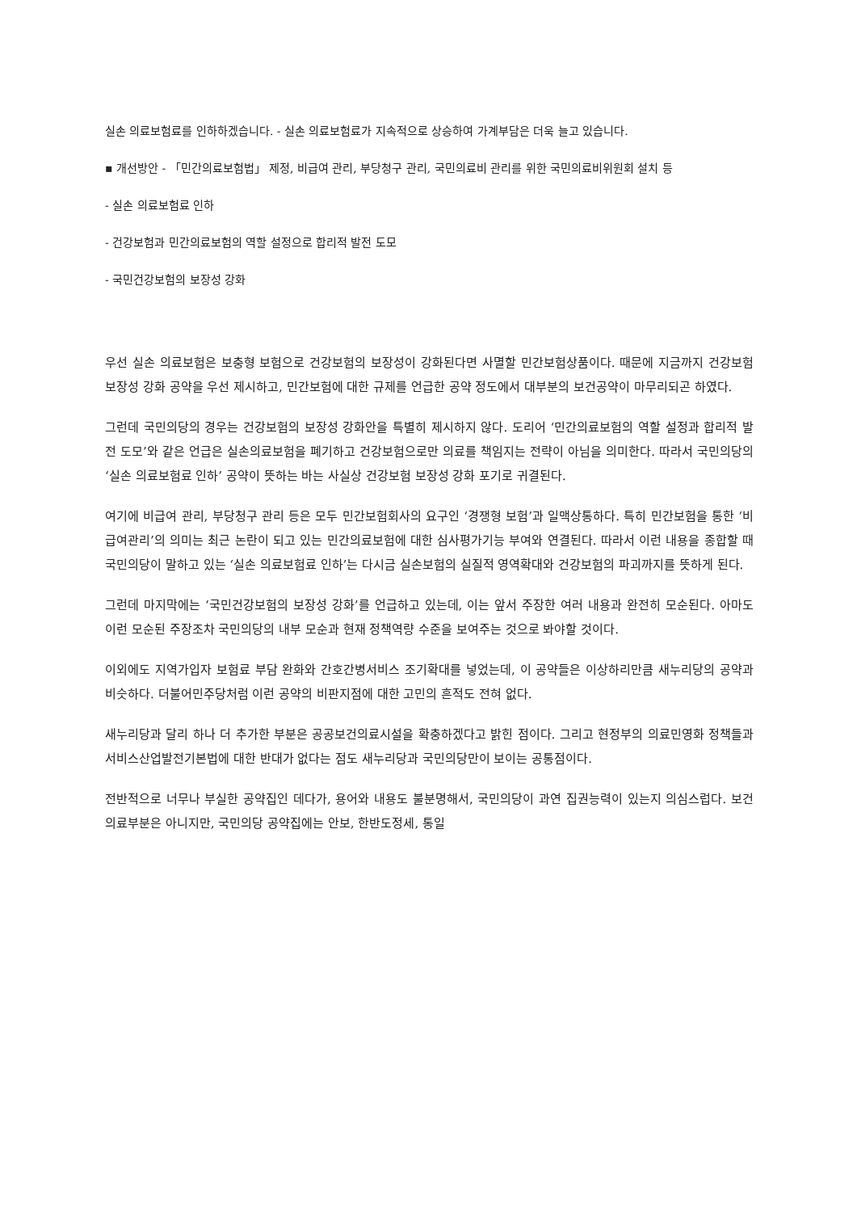실손 의료보험료를 인하하겠습니다. - 실손 의료보험료가 지속적으로 상승하여 가계부담은 더욱 늘고 있습니다.
▪ 개선방안 - 「민간의료보험법」 제정, 비급여 관리, 부당청구 관리, 국민의료비 관리를 위한 국민의료비위원회 설치 등
- 실손 의료보험료 인하
- 건강보험과 민간의료보험의 역할 설정으로 합리적 발전 도모
- 국민건강보험의 보장성 강화
우선 실손 의료보험은 보충형 보험으로 건강보험의 보장성이 강화된다면 사멸할 민간보험상품이다. 때문에 지금까지 건강보험 보장성 강화 공약을 우선 제시하고, 민간보험에 대한 규제를 언급한 공약 정도에서 대부분의 보건공약이 마무리되곤 하였다.
그런데 국민의당의 경우는 건강보험의 보장성 강화안을 특별히 제시하지 않다. 도리어 ‘민간의료보험의 역할 설정과 합리적 발전 도모’와 같은 언급은 실손의료보험을 폐기하고 건강보험으로만 의료를 책임지는 전략이 아님을 의미한다. 따라서 국민의당의 ‘실손 의료보험료 인하’ 공약이 뜻하는 바는 사실상 건강보험 보장성 강화 포기로 귀결된다.
여기에 비급여 관리, 부당청구 관리 등은 모두 민간보험회사의 요구인 ‘경쟁형 보험’과 일맥상통하다. 특히 민간보험을 통한 ‘비급여관리’의 의미는 최근 논란이 되고 있는 민간의료보험에 대한 심사평가기능 부여와 연결된다. 따라서 이런 내용을 종합할 때 국민의당이 말하고 있는 ‘실손 의료보험료 인하’는 다시금 실손보험의 실질적 영역확대와 건강보험의 파괴까지를 뜻하게 된다.
그런데 마지막에는 ‘국민건강보험의 보장성 강화’를 언급하고 있는데, 이는 앞서 주장한 여러 내용과 완전히 모순된다. 아마도 이런 모순된 주장조차 국민의당의 내부 모순과 현재 정책역량 수준을 보여주는 것으로 봐야할 것이다.
이외에도 지역가입자 보험료 부담 완화와 간호간병서비스 조기확대를 넣었는데, 이 공약들은 이상하리만큼 새누리당의 공약과 비슷하다. 더불어민주당처럼 이런 공약의 비판지점에 대한 고민의 흔적도 전혀 없다.
새누리당과 달리 하나 더 추가한 부분은 공공보건의료시설을 확충하겠다고 밝힌 점이다. 그리고 현정부의 의료민영화 정책들과 서비스산업발전기본법에 대한 반대가 없다는 점도 새누리당과 국민의당만이 보이는 공통점이다.
전반적으로 너무나 부실한 공약집인 데다가, 용어와 내용도 불분명해서, 국민의당이 과연 집권능력이 있는지 의심스럽다. 보건의료부분은 아니지만, 국민의당 공약집에는 안보, 한반도정세, 통일